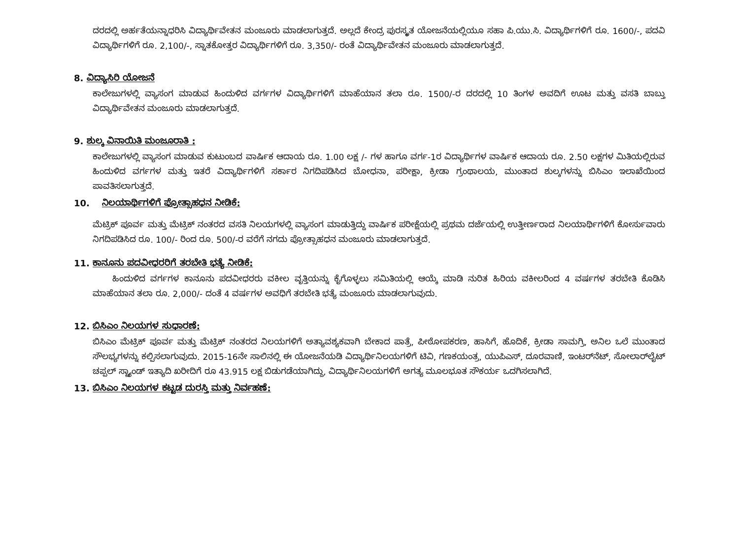ದರದಲ್ಲಿ ಅರ್ಹತೆಯನ್ನಾಧರಿಸಿ ವಿದ್ಯಾರ್ಥಿವೇತನ ಮಂಜೂರು ಮಾಡಲಾಗುತ್ತದೆ. ಅಲ್ಲದೆ ಕೇಂದ್ರ ಪುರಸ್ಕೃತ ಯೋಜನೆಯಲ್ಲಿಯೂ ಸಹಾ ಪಿ.ಯು.ಸಿ. ವಿದ್ಯಾರ್ಥಿಗಳಿಗೆ ರೂ. 1600/-, ಪದವಿ ವಿದ್ಯಾರ್ಥಿಗಳಿಗೆ ರೂ. 2,100/-, ಸ್ನಾತಕೋತ್ತರ ವಿದ್ಯಾರ್ಥಿಗಳಿಗೆ ರೂ. 3,350/- ರಂತೆ ವಿದ್ಯಾರ್ಥಿವೇತನ ಮಂಜೂರು ಮಾಡಲಾಗುತ್ತದೆ.
8. ವಿದ್ಯಾಸಿರಿ ಯೋಜನೆ
ಕಾಲೇಜುಗಳಲ್ಲಿ ವ್ಯಾಸಂಗ ಮಾಡುವ ಹಿಂದುಳಿದ ವರ್ಗಗಳ ವಿದ್ಯಾರ್ಥಿಗಳಿಗೆ ಮಾಹೆಯಾನ ತಲಾ ರೂ. 1500/-ರ ದರದಲ್ಲಿ 10 ತಿಂಗಳ ಅವದಿಗೆ ಊಟ ಮತ್ತು ವಸತಿ ಬಾಬ್ತು ವಿದ್ಯಾರ್ಥಿವೇತನ ಮಂಜೂರು ಮಾಡಲಾಗುತ್ತದೆ.
9. ಶುಲ್ಕ ವಿನಾಯಿತಿ ಮಂಜೂರಾತಿ :
ಕಾಲೇಜುಗಳಲ್ಲಿ ವ್ಯಾಸಂಗ ಮಾಡುವ ಕುಟುಂಬದ ವಾರ್ಷಿಕ ಆದಾಯ ರೂ. 1.00 ಲಕ್ಷ /- ಗಳ ಹಾಗೂ ವರ್ಗ-1ರ ವಿದ್ಯಾರ್ಥಿಗಳ ವಾರ್ಷಿಕ ಆದಾಯ ರೂ. 2.50 ಲಕ್ಷಗಳ ಮಿತಿಯಲ್ಲಿರುವ ಹಿಂದುಳಿದ ವರ್ಗಗಳ ಮತ್ತು ಇತರೆ ವಿದ್ಯಾರ್ಥಿಗಳಿಗೆ ಸರ್ಕಾರ ನಿಗದಿಪಡಿಸಿದ ಬೋಧನಾ, ಪರೀಕ್ಷಾ, ಕ್ರೀಡಾ ಗ್ರಂಥಾಲಯ, ಮುಂತಾದ ಶುಲ್ಕಗಳನ್ನು ಬಿಸಿಎಂ ಇಲಾಖೆಯಿಂದ ಪಾವತಿಸಲಾಗುತ್ತದೆ.
10. ನಿಲಯಾರ್ಥಿಗಳಿಗೆ ಪ್ರೋತ್ಸಾಹಧನ ನೀಡಿಕೆ:
ಮೆಟ್ರಿಕ್ ಪೂರ್ವ ಮತ್ತು ಮೆಟ್ರಿಕ್ ನಂತರದ ವಸತಿ ನಿಲಯಗಳಲ್ಲಿ ವ್ಯಾಸಂಗ ಮಾಡುತ್ತಿದ್ದು ವಾರ್ಷಿಕ ಪರೀಕ್ಷೆಯಲ್ಲಿ ಪ್ರಥಮ ದರ್ಜೆಯಲ್ಲಿ ಉತ್ತೀರ್ಣರಾದ ನಿಲಯಾರ್ಥಿಗಳಿಗೆ ಕೋರ್ಸುವಾರು ನಿಗದಿಪಡಿಸಿದ ರೂ. 100/- ರಿಂದ ರೂ. 500/-ರ ವರೆಗೆ ನಗದು ಪ್ರೋತ್ಸಾಹಧನ ಮಂಜೂರು ಮಾಡಲಾಗುತ್ತದೆ.
11. ಕಾನೂನು ಪದವೀಧರರಿಗೆ ತರಬೇತಿ ಭತ್ಯೆ ನೀಡಿಕೆ:
ಹಿಂದುಳಿದ ವರ್ಗಗಳ ಕಾನೂನು ಪದವೀಧರರು ವಕೀಲ ವೃತ್ತಿಯನ್ನು ಕೈಗೊಳ್ಳಲು ಸಮಿತಿಯಲ್ಲಿ ಆಯ್ಕೆ ಮಾಡಿ ನುರಿತ ಹಿರಿಯ ವಕೀಲರಿಂದ 4 ವರ್ಷಗಳ ತರಬೇತಿ ಕೊಡಿಸಿ ಮಾಹೆಯಾನ ತಲಾ ರೂ. 2,000/- ದಂತೆ 4 ವರ್ಷಗಳ ಅವಧಿಗೆ ತರಬೇತಿ ಭತ್ಯೆ ಮಂಜೂರು ಮಾಡಲಾಗುವುದು.
12. ಬಿಸಿಎಂ ನಿಲಯಗಳ ಸುಧಾರಣೆ:
ಬಿಸಿಎಂ ಮೆಟ್ರಿಕ್ ಪೂರ್ವ ಮತ್ತು ಮೆಟ್ರಿಕ್ ನಂತರದ ನಿಲಯಗಳಿಗೆ ಅತ್ಯಾವಶ್ಯಕವಾಗಿ ಬೇಕಾದ ಪಾತ್ರೆ, ಪೀಠೋಪಕರಣ, ಹಾಸಿಗೆ, ಹೊದಿಕೆ, ಕ್ರೀಡಾ ಸಾಮಗ್ರಿ, ಅನಿಲ ಒಲೆ ಮುಂತಾದ ಸೌಲಭ್ಯಗಳನ್ನು ಕಲ್ಪಿಸಲಾಗುವುದು. 2015-16ನೇ ಸಾಲಿನಲ್ಲಿ ಈ ಯೋಜನೆಯಡಿ ವಿದ್ಯಾರ್ಥಿನಿಲಯಗಳಿಗೆ ಟಿವಿ, ಗಣಕಯಂತ್ರ, ಯುಪಿಎಸ್, ದೂರವಾಣಿ, ಇಂಟರ್‌ನೆಟ್, ಸೋಲಾರ್‌ಲೈಟ್ ಚಪ್ಪಲ್ ಸ್ಟ್ಯಾಂಡ್ ಇತ್ಯಾದಿ ಖರೀದಿಗೆ ರೂ 43.915 ಲಕ್ಷ ಬಿಡುಗಡೆಯಾಗಿದ್ದು, ವಿದ್ಯಾರ್ಥಿನಿಲಯಗಳಿಗೆ ಅಗತ್ಯ ಮೂಲಭೂತ ಸೌಕರ್ಯ ಒದಗಿಸಲಾಗಿದೆ.
13. ಬಿಸಿಎಂ ನಿಲಯಗಳ ಕಟ್ಟಡ ದುರಸ್ತಿ ಮತ್ತು ನಿರ್ವಹಣೆ: